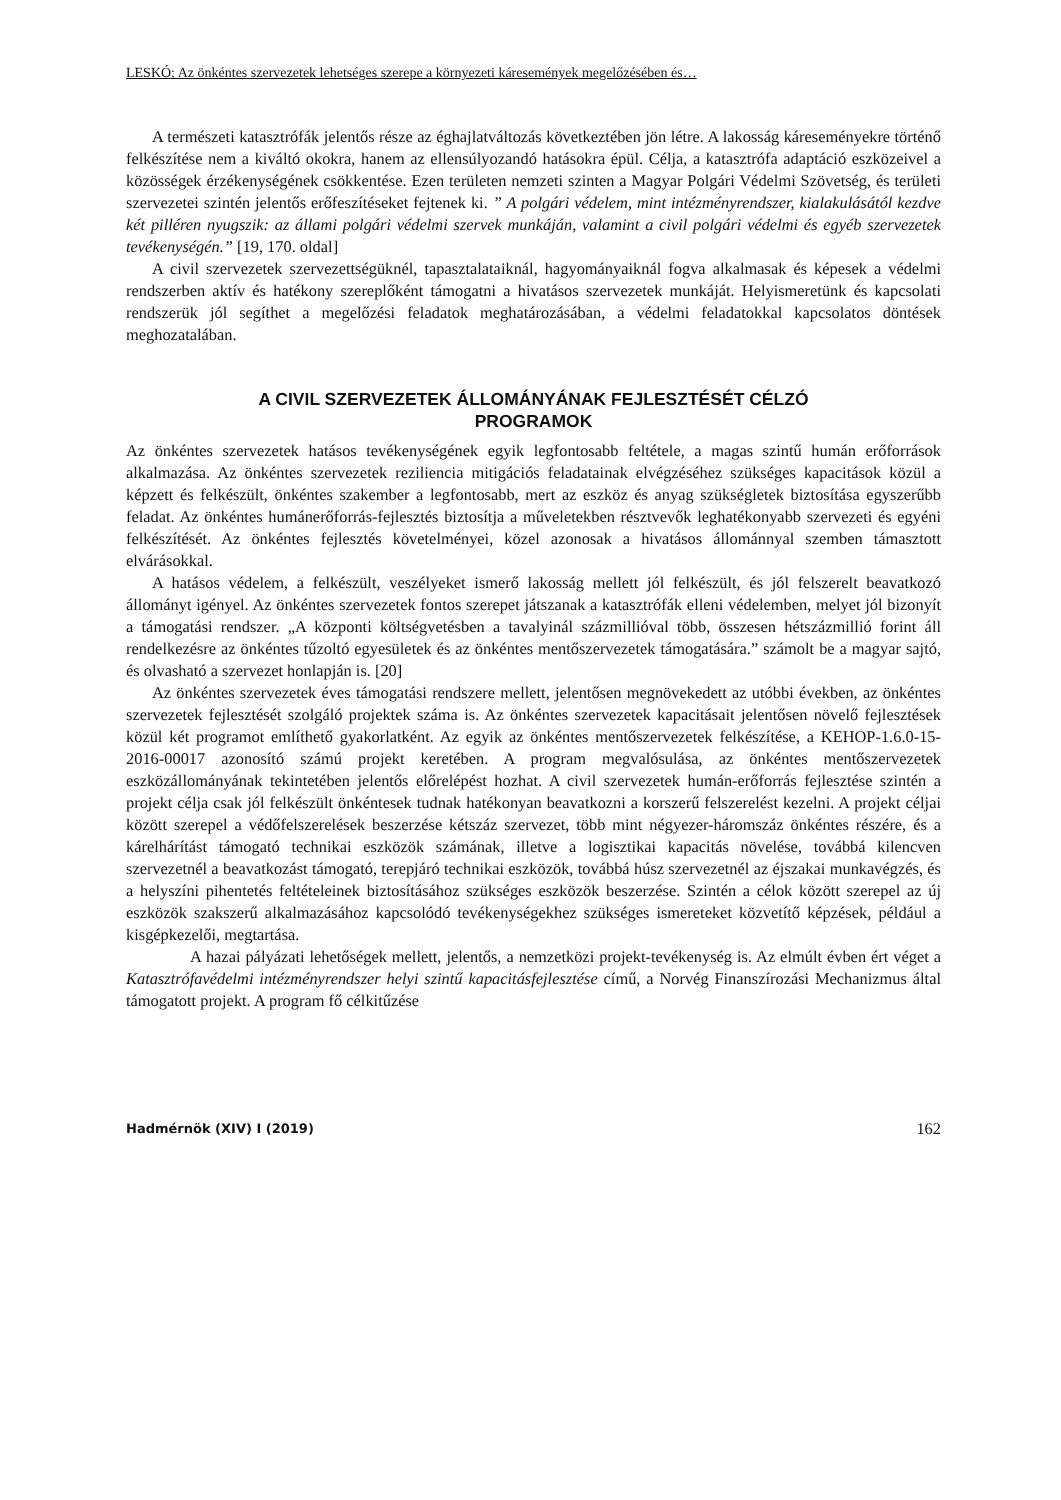LESKÓ: Az önkéntes szervezetek lehetséges szerepe a környezeti káresemények megelőzésében és…
A természeti katasztrófák jelentős része az éghajlatváltozás következtében jön létre. A lakosság káreseményekre történő felkészítése nem a kiváltó okokra, hanem az ellensúlyozandó hatásokra épül. Célja, a katasztrófa adaptáció eszközeivel a közösségek érzékenységének csökkentése. Ezen területen nemzeti szinten a Magyar Polgári Védelmi Szövetség, és területi szervezetei szintén jelentős erőfeszítéseket fejtenek ki. ” A polgári védelem, mint intézményrendszer, kialakulásától kezdve két pilléren nyugszik: az állami polgári védelmi szervek munkáján, valamint a civil polgári védelmi és egyéb szervezetek tevékenységén.” [19, 170. oldal]
A civil szervezetek szervezettségüknél, tapasztalataiknál, hagyományaiknál fogva alkalmasak és képesek a védelmi rendszerben aktív és hatékony szereplőként támogatni a hivatásos szervezetek munkáját. Helyismeretünk és kapcsolati rendszerük jól segíthet a megelőzési feladatok meghatározásában, a védelmi feladatokkal kapcsolatos döntések meghozatalában.
A CIVIL SZERVEZETEK ÁLLOMÁNYÁNAK FEJLESZTÉSÉT CÉLZÓ
PROGRAMOK
Az önkéntes szervezetek hatásos tevékenységének egyik legfontosabb feltétele, a magas szintű humán erőforrások alkalmazása. Az önkéntes szervezetek reziliencia mitigációs feladatainak elvégzéséhez szükséges kapacitások közül a képzett és felkészült, önkéntes szakember a legfontosabb, mert az eszköz és anyag szükségletek biztosítása egyszerűbb feladat. Az önkéntes humánerőforrás-fejlesztés biztosítja a műveletekben résztvevők leghatékonyabb szervezeti és egyéni felkészítését. Az önkéntes fejlesztés követelményei, közel azonosak a hivatásos állománnyal szemben támasztott elvárásokkal.
A hatásos védelem, a felkészült, veszélyeket ismerő lakosság mellett jól felkészült, és jól felszerelt beavatkozó állományt igényel. Az önkéntes szervezetek fontos szerepet játszanak a katasztrófák elleni védelemben, melyet jól bizonyít a támogatási rendszer. „A központi költségvetésben a tavalyinál százmillióval több, összesen hétszázmillió forint áll rendelkezésre az önkéntes tűzoltó egyesületek és az önkéntes mentőszervezetek támogatására.” számolt be a magyar sajtó, és olvasható a szervezet honlapján is. [20]
Az önkéntes szervezetek éves támogatási rendszere mellett, jelentősen megnövekedett az utóbbi években, az önkéntes szervezetek fejlesztését szolgáló projektek száma is. Az önkéntes szervezetek kapacitásait jelentősen növelő fejlesztések közül két programot említhető gyakorlatként. Az egyik az önkéntes mentőszervezetek felkészítése, a KEHOP-1.6.0-15-2016-00017 azonosító számú projekt keretében. A program megvalósulása, az önkéntes mentőszervezetek eszközállományának tekintetében jelentős előrelépést hozhat. A civil szervezetek humán-erőforrás fejlesztése szintén a projekt célja csak jól felkészült önkéntesek tudnak hatékonyan beavatkozni a korszerű felszerelést kezelni. A projekt céljai között szerepel a védőfelszerelések beszerzése kétszáz szervezet, több mint négyezer-háromszáz önkéntes részére, és a kárelhárítást támogató technikai eszközök számának, illetve a logisztikai kapacitás növelése, továbbá kilencven szervezetnél a beavatkozást támogató, terepjáró technikai eszközök, továbbá húsz szervezetnél az éjszakai munkavégzés, és a helyszíni pihentetés feltételeinek biztosításához szükséges eszközök beszerzése. Szintén a célok között szerepel az új eszközök szakszerű alkalmazásához kapcsolódó tevékenységekhez szükséges ismereteket közvetítő képzések, például a kisgépkezelői, megtartása.
A hazai pályázati lehetőségek mellett, jelentős, a nemzetközi projekt-tevékenység is. Az elmúlt évben ért véget a Katasztrófavédelmi intézményrendszer helyi szintű kapacitásfejlesztése című, a Norvég Finanszírozási Mechanizmus által támogatott projekt. A program fő célkitűzése
Hadmérnök (XIV) I (2019) 162